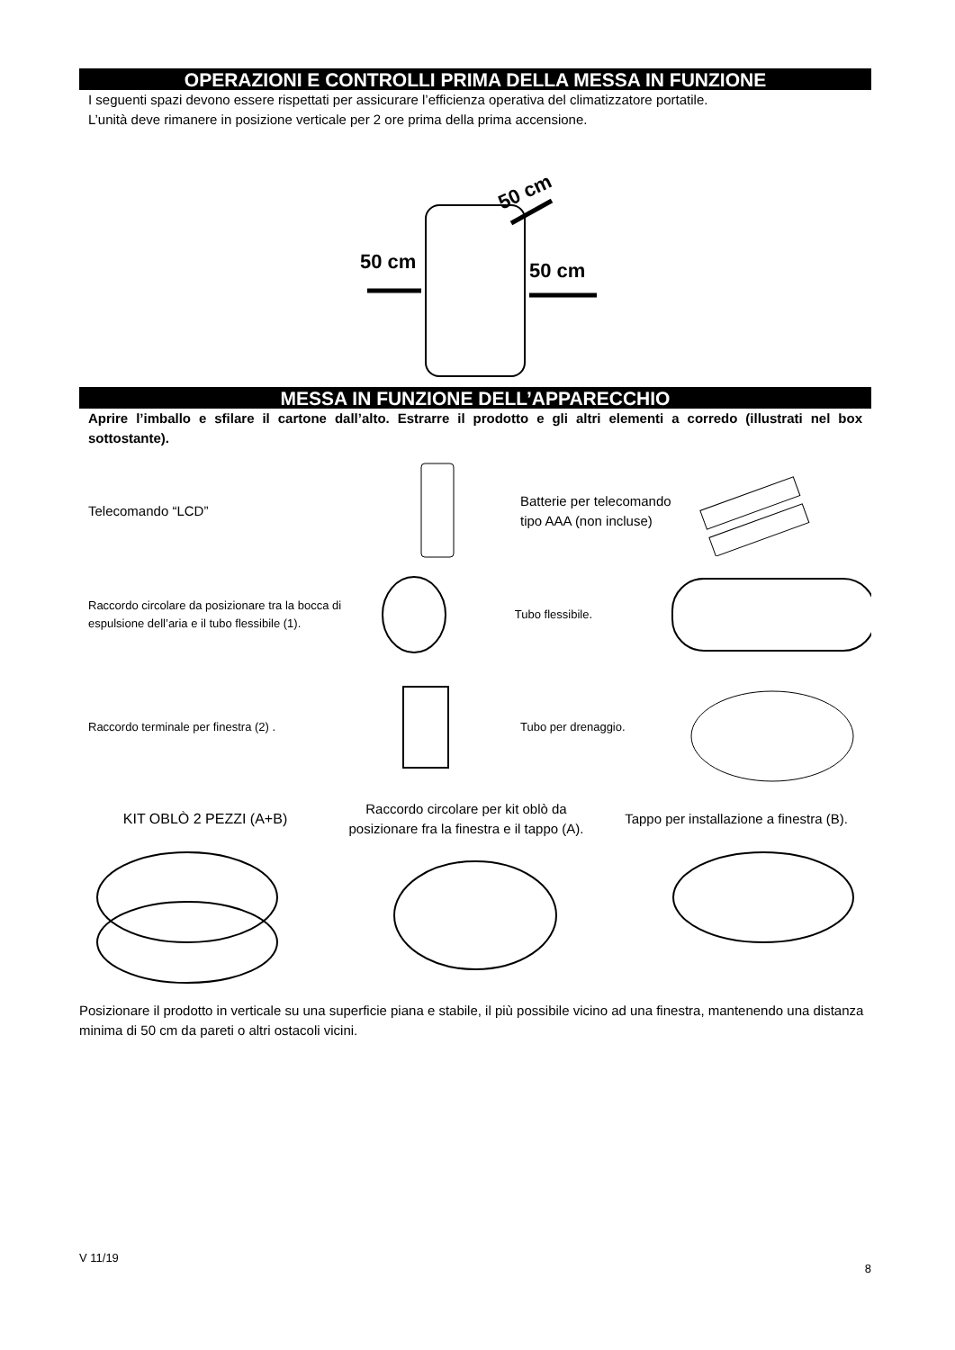OPERAZIONI E CONTROLLI PRIMA DELLA MESSA IN FUNZIONE
I seguenti spazi devono essere rispettati per assicurare l’efficienza operativa del climatizzatore portatile.
L’unità deve rimanere in posizione verticale per 2 ore prima della prima accensione.
50 cm
50 cm
50 cm
MESSA IN FUNZIONE DELL’APPARECCHIO
Aprire l’imballo e sfilare il cartone dall’alto. Estrarre il prodotto e gli altri elementi a corredo (illustrati nel box sottostante).
Telecomando “LCD”
Batterie per telecomando tipo AAA (non incluse)
Raccordo circolare da posizionare tra la bocca di espulsione dell’aria e il tubo flessibile (1).
Tubo flessibile.
Raccordo terminale per finestra (2) . Tubo per drenaggio.
KIT OBLÒ 2 PEZZI (A+B)
Raccordo circolare per kit oblò da posizionare fra la finestra e il tappo (A).
Tappo per installazione a finestra (B).
Posizionare il prodotto in verticale su una superficie piana e stabile, il più possibile vicino ad una finestra, mantenendo una distanza minima di 50 cm da pareti o altri ostacoli vicini.
V 11/19 8